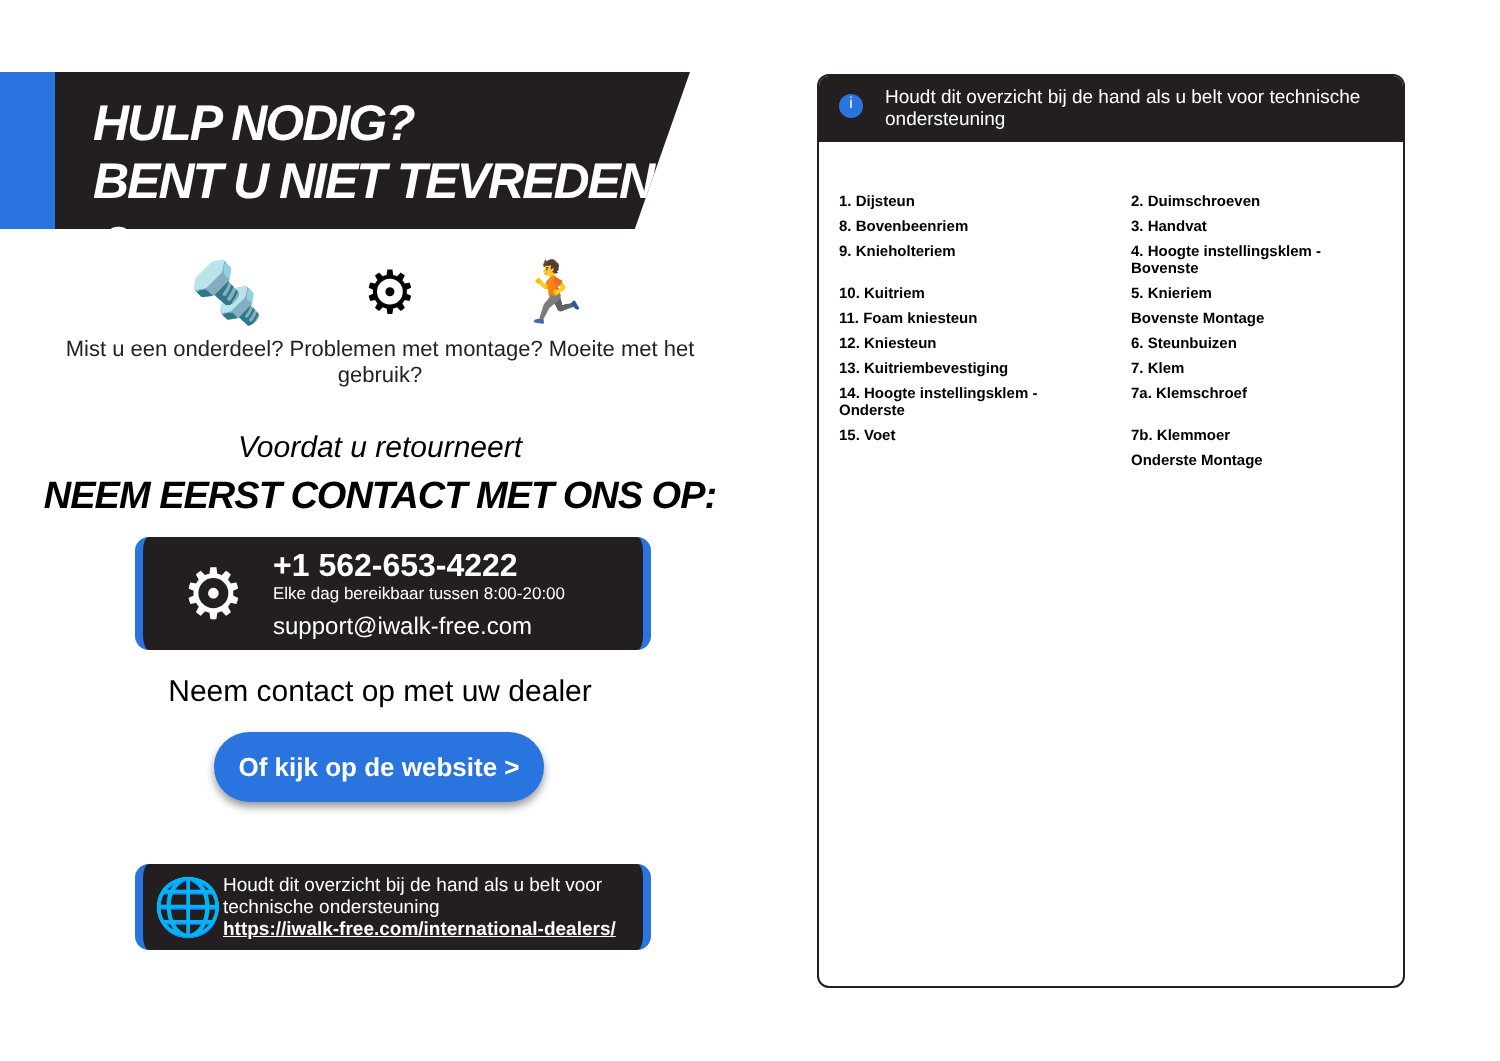HULP NODIG?
BENT U NIET TEVREDEN? ☺
🔩 ⚙ 🏃
Mist u een onderdeel? Problemen met montage? Moeite met het gebruik?
Voordat u retourneert
NEEM EERST CONTACT MET ONS OP:
⚙
+1 562-653-4222
Elke dag bereikbaar tussen 8:00-20:00
support@iwalk-free.com
Neem contact op met uw dealer
Of kijk op de website >
🌐
Houdt dit overzicht bij de hand als u belt voor technische ondersteuning
https://iwalk-free.com/international-dealers/
i Houdt dit overzicht bij de hand als u belt voor technische ondersteuning
1. Dijsteun
2. Duimschroeven
8. Bovenbeenriem
3. Handvat
9. Knieholteriem
4. Hoogte instellingsklem - Bovenste
10. Kuitriem
5. Knieriem
11. Foam kniesteun
Bovenste Montage
12. Kniesteun
6. Steunbuizen
13. Kuitriembevestiging
7. Klem
14. Hoogte instellingsklem - Onderste
7a. Klemschroef
15. Voet
7b. Klemmoer
Onderste Montage